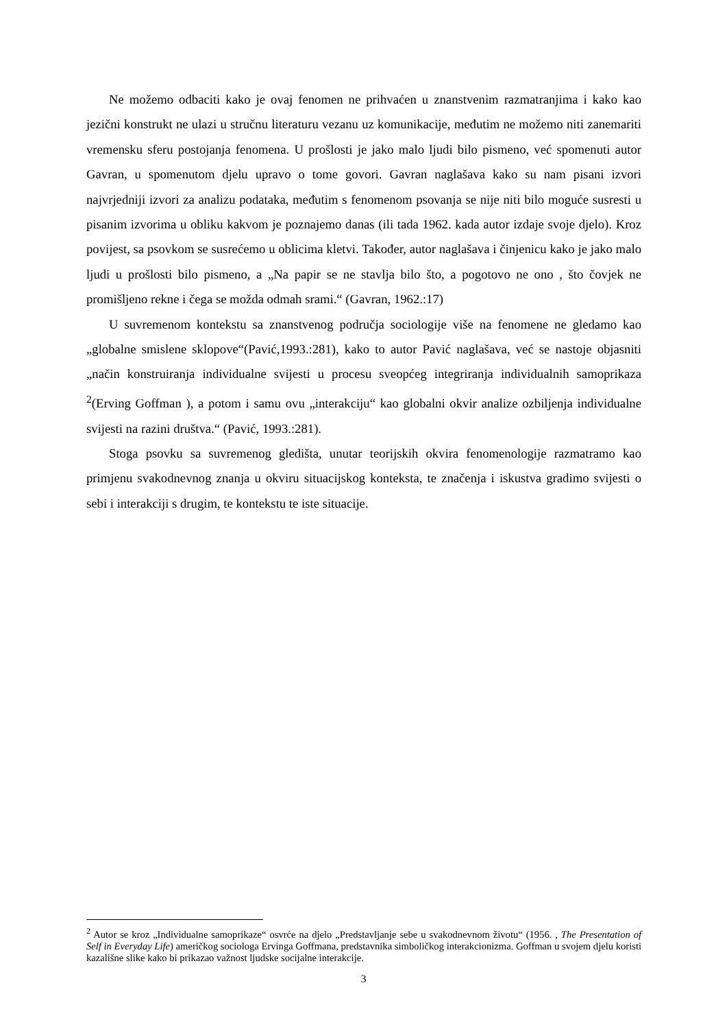Ne možemo odbaciti kako je ovaj fenomen ne prihvaćen u znanstvenim razmatranjima i kako kao jezični konstrukt ne ulazi u stručnu literaturu vezanu uz komunikacije, međutim ne možemo niti zanemariti vremensku sferu postojanja fenomena. U prošlosti je jako malo ljudi bilo pismeno, već spomenuti autor Gavran, u spomenutom djelu upravo o tome govori. Gavran naglašava kako su nam pisani izvori najvrjedniji izvori za analizu podataka, međutim s fenomenom psovanja se nije niti bilo moguće susresti u pisanim izvorima u obliku kakvom je poznajemo danas (ili tada 1962. kada autor izdaje svoje djelo). Kroz povijest, sa psovkom se susrećemo u oblicima kletvi. Također, autor naglašava i činjenicu kako je jako malo ljudi u prošlosti bilo pismeno, a „Na papir se ne stavlja bilo što, a pogotovo ne ono , što čovjek ne promišljeno rekne i čega se možda odmah srami.“ (Gavran, 1962.:17)
U suvremenom kontekstu sa znanstvenog područja sociologije više na fenomene ne gledamo kao „globalne smislene sklopove“(Pavić,1993.:281), kako to autor Pavić naglašava, već se nastoje objasniti „način konstruiranja individualne svijesti u procesu sveopćeg integriranja individualnih samoprikaza <sup>2</sup>(Erving Goffman ), a potom i samu ovu „interakciju“ kao globalni okvir analize ozbiljenja individualne svijesti na razini društva.“ (Pavić, 1993.:281).
Stoga psovku sa suvremenog gledišta, unutar teorijskih okvira fenomenologije razmatramo kao primjenu svakodnevnog znanja u okviru situacijskog konteksta, te značenja i iskustva gradimo svijesti o sebi i interakciji s drugim, te kontekstu te iste situacije.
<sup>2</sup> Autor se kroz „Individualne samoprikaze“ osvrće na djelo „Predstavljanje sebe u svakodnevnom životu“ (1956. , The Presentation of Self in Everyday Life) američkog sociologa Ervinga Goffmana, predstavnika simboličkog interakcionizma. Goffman u svojem djelu koristi kazališne slike kako bi prikazao važnost ljudske socijalne interakcije.
3